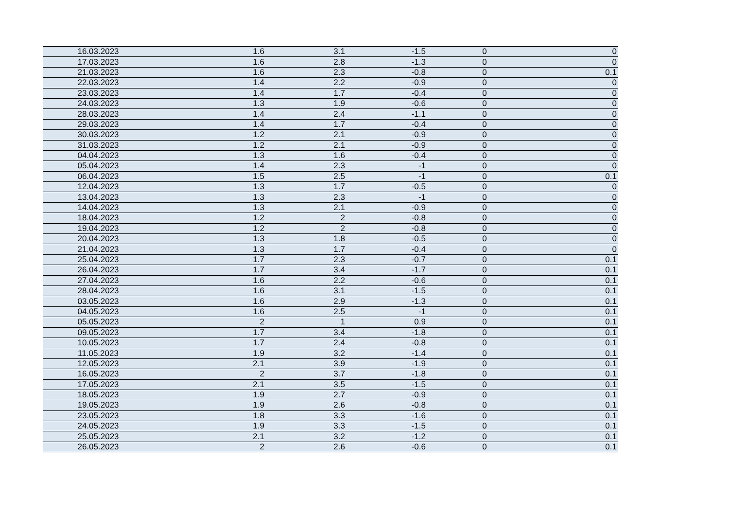| 16.03.2023 | 1.6 | 3.1 | -1.5 | 0 | 0 |
| 17.03.2023 | 1.6 | 2.8 | -1.3 | 0 | 0 |
| 21.03.2023 | 1.6 | 2.3 | -0.8 | 0 | 0.1 |
| 22.03.2023 | 1.4 | 2.2 | -0.9 | 0 | 0 |
| 23.03.2023 | 1.4 | 1.7 | -0.4 | 0 | 0 |
| 24.03.2023 | 1.3 | 1.9 | -0.6 | 0 | 0 |
| 28.03.2023 | 1.4 | 2.4 | -1.1 | 0 | 0 |
| 29.03.2023 | 1.4 | 1.7 | -0.4 | 0 | 0 |
| 30.03.2023 | 1.2 | 2.1 | -0.9 | 0 | 0 |
| 31.03.2023 | 1.2 | 2.1 | -0.9 | 0 | 0 |
| 04.04.2023 | 1.3 | 1.6 | -0.4 | 0 | 0 |
| 05.04.2023 | 1.4 | 2.3 | -1 | 0 | 0 |
| 06.04.2023 | 1.5 | 2.5 | -1 | 0 | 0.1 |
| 12.04.2023 | 1.3 | 1.7 | -0.5 | 0 | 0 |
| 13.04.2023 | 1.3 | 2.3 | -1 | 0 | 0 |
| 14.04.2023 | 1.3 | 2.1 | -0.9 | 0 | 0 |
| 18.04.2023 | 1.2 | 2 | -0.8 | 0 | 0 |
| 19.04.2023 | 1.2 | 2 | -0.8 | 0 | 0 |
| 20.04.2023 | 1.3 | 1.8 | -0.5 | 0 | 0 |
| 21.04.2023 | 1.3 | 1.7 | -0.4 | 0 | 0 |
| 25.04.2023 | 1.7 | 2.3 | -0.7 | 0 | 0.1 |
| 26.04.2023 | 1.7 | 3.4 | -1.7 | 0 | 0.1 |
| 27.04.2023 | 1.6 | 2.2 | -0.6 | 0 | 0.1 |
| 28.04.2023 | 1.6 | 3.1 | -1.5 | 0 | 0.1 |
| 03.05.2023 | 1.6 | 2.9 | -1.3 | 0 | 0.1 |
| 04.05.2023 | 1.6 | 2.5 | -1 | 0 | 0.1 |
| 05.05.2023 | 2 | 1 | 0.9 | 0 | 0.1 |
| 09.05.2023 | 1.7 | 3.4 | -1.8 | 0 | 0.1 |
| 10.05.2023 | 1.7 | 2.4 | -0.8 | 0 | 0.1 |
| 11.05.2023 | 1.9 | 3.2 | -1.4 | 0 | 0.1 |
| 12.05.2023 | 2.1 | 3.9 | -1.9 | 0 | 0.1 |
| 16.05.2023 | 2 | 3.7 | -1.8 | 0 | 0.1 |
| 17.05.2023 | 2.1 | 3.5 | -1.5 | 0 | 0.1 |
| 18.05.2023 | 1.9 | 2.7 | -0.9 | 0 | 0.1 |
| 19.05.2023 | 1.9 | 2.6 | -0.8 | 0 | 0.1 |
| 23.05.2023 | 1.8 | 3.3 | -1.6 | 0 | 0.1 |
| 24.05.2023 | 1.9 | 3.3 | -1.5 | 0 | 0.1 |
| 25.05.2023 | 2.1 | 3.2 | -1.2 | 0 | 0.1 |
| 26.05.2023 | 2 | 2.6 | -0.6 | 0 | 0.1 |